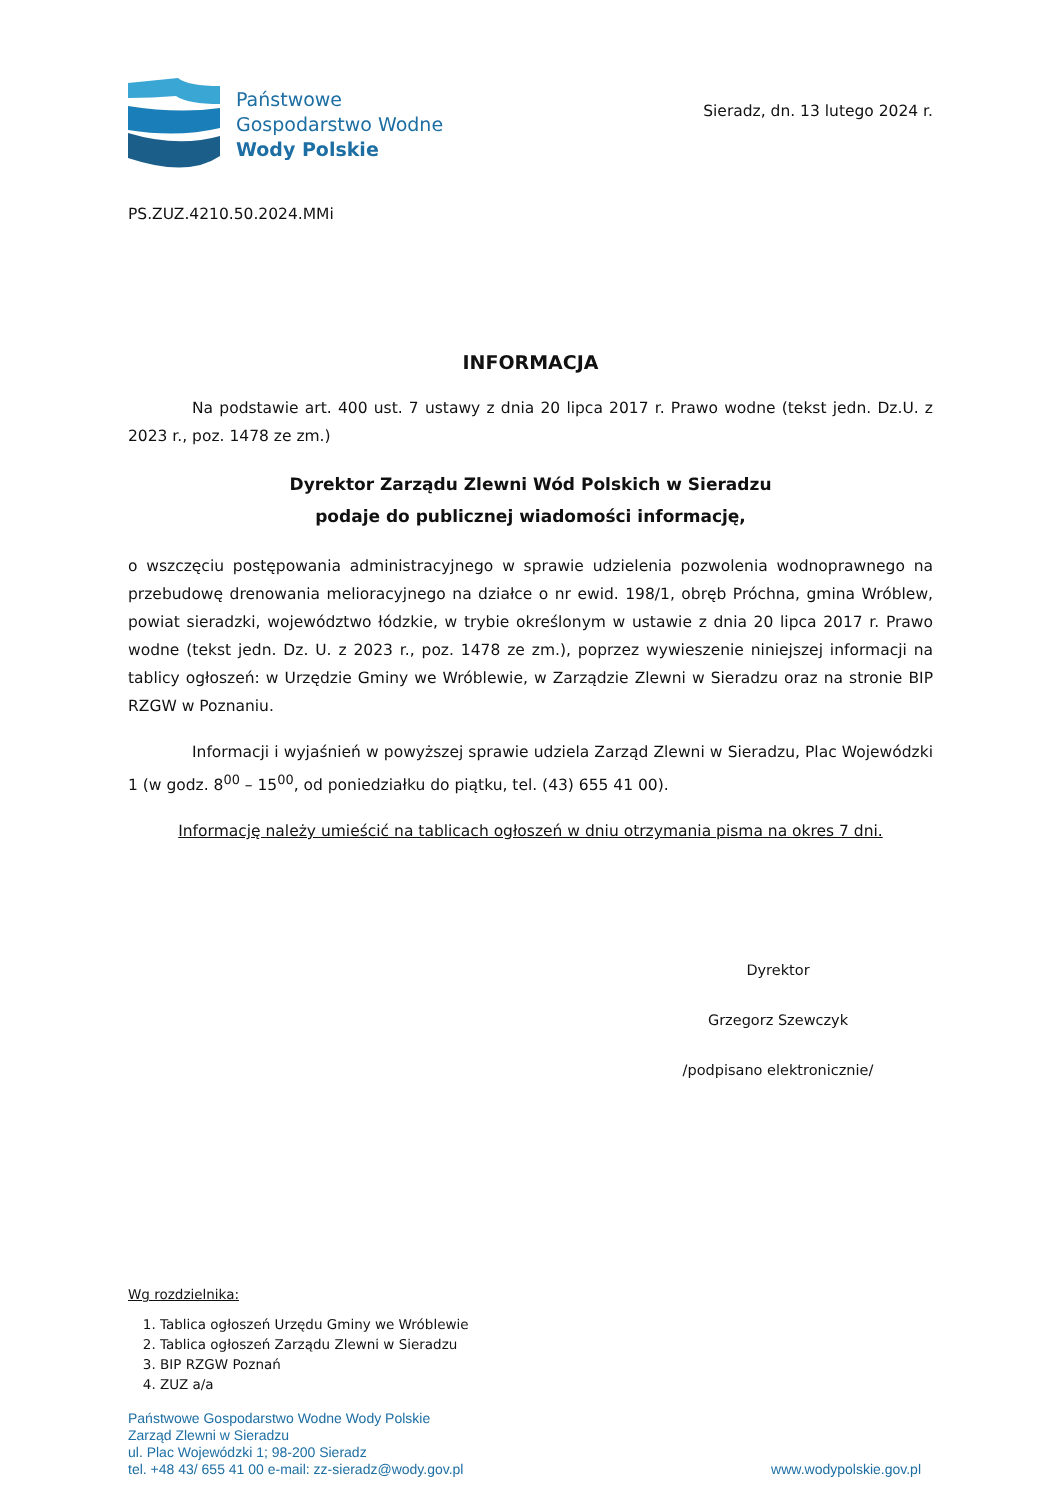Państwowe
Gospodarstwo Wodne
Wody Polskie
Sieradz, dn. 13 lutego 2024 r.
PS.ZUZ.4210.50.2024.MMi
INFORMACJA
Na podstawie art. 400 ust. 7 ustawy z dnia 20 lipca 2017 r. Prawo wodne (tekst jedn. Dz.U. z 2023 r., poz. 1478 ze zm.)
Dyrektor Zarządu Zlewni Wód Polskich w Sieradzu
podaje do publicznej wiadomości informację,
o wszczęciu postępowania administracyjnego w sprawie udzielenia pozwolenia wodnoprawnego na przebudowę drenowania melioracyjnego na działce o nr ewid. 198/1, obręb Próchna, gmina Wróblew, powiat sieradzki, województwo łódzkie, w trybie określonym w ustawie z dnia 20 lipca 2017 r. Prawo wodne (tekst jedn. Dz. U. z 2023 r., poz. 1478 ze zm.), poprzez wywieszenie niniejszej informacji na tablicy ogłoszeń: w Urzędzie Gminy we Wróblewie, w Zarządzie Zlewni w Sieradzu oraz na stronie BIP RZGW w Poznaniu.
Informacji i wyjaśnień w powyższej sprawie udziela Zarząd Zlewni w Sieradzu, Plac Wojewódzki 1 (w godz. 8<sup>00</sup> – 15<sup>00</sup>, od poniedziałku do piątku, tel. (43) 655 41 00).
Informację należy umieścić na tablicach ogłoszeń w dniu otrzymania pisma na okres 7 dni.
Dyrektor
Grzegorz Szewczyk
/podpisano elektronicznie/
Wg rozdzielnika:
1. Tablica ogłoszeń Urzędu Gminy we Wróblewie
2. Tablica ogłoszeń Zarządu Zlewni w Sieradzu
3. BIP RZGW Poznań
4. ZUZ a/a
Państwowe Gospodarstwo Wodne Wody Polskie
Zarząd Zlewni w Sieradzu
ul. Plac Wojewódzki 1; 98-200 Sieradz
tel. +48 43/ 655 41 00 e-mail: zz-sieradz@wody.gov.pl
www.wodypolskie.gov.pl